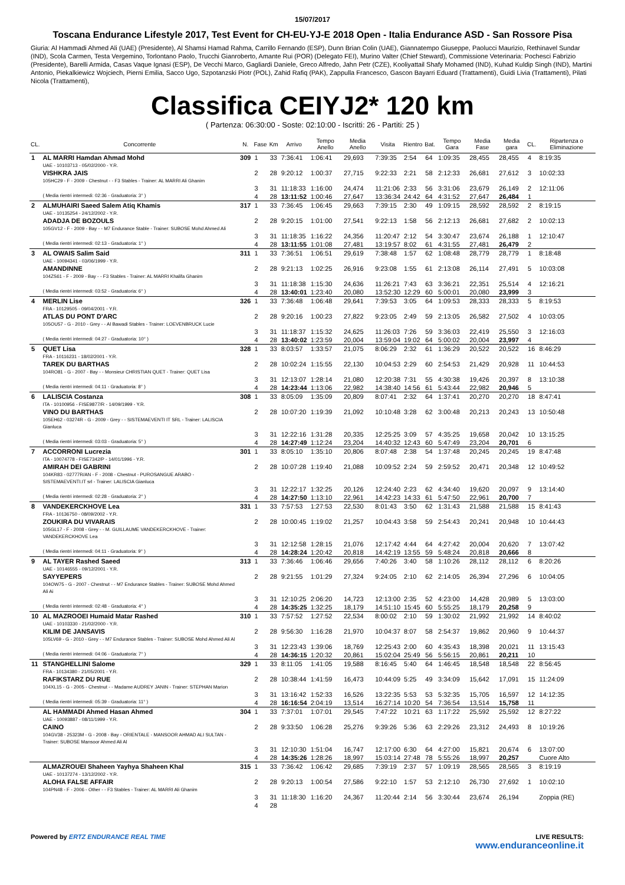15/07/2017
Toscana Endurance Lifestyle 2017, Test Event for CH-EU-YJ-E 2018 Open - Italia Endurance ASD - San Rossore Pisa
Giuria: Al Hammadi Ahmed Ali (UAE) (Presidente), Al Shamsi Hamad Rahma, Carrillo Fernando (ESP), Dunn Brian Colin (UAE), Giannatempo Giuseppe, Paolucci Maurizio, Rethinavel Sundar (IND), Scola Carmen, Testa Vergemino, Torlontano Paolo, Trucchi Gianroberto, Amante Rui (POR) (Delegato FEI), Murino Valter (Chief Steward), Commissione Veterinaria: Pochesci Fabrizio (Presidente), Barelli Armida, Casas Vaque Ignasi (ESP), De Vecchi Marco, Gagliardi Daniele, Greco Alfredo, Jahn Petr (CZE), Kooliyattail Shafy Mohamed (IND), Kuhad Kuldip Singh (IND), Martini Antonio, Piekalkiewicz Wojciech, Pierni Emilia, Sacco Ugo, Szpotanzski Piotr (POL), Zahid Rafiq (PAK), Zappulla Francesco, Gascon Bayarri Eduard (Trattamenti), Guidi Livia (Trattamenti), Pilati Nicola (Trattamenti),
Classifica CEIYJ2* 120 km
( Partenza: 06:30:00 - Soste: 02:10:00 - Iscritti: 26 - Partiti: 25 )
| CL. | Concorrente | N. | Fase | Km | Arrivo | Tempo Anello | Media Anello | Visita | Rientro | Bat. | Tempo Gara | Media Fase | Media gara | CL. | Ripartenza o Eliminazione |
| --- | --- | --- | --- | --- | --- | --- | --- | --- | --- | --- | --- | --- | --- | --- | --- |
| 1 | AL MARRI Hamdan Ahmad Mohd UAE - 10103713 - 05/02/2000 - Y.R. | 309 | 1 | 33 | 7:36:41 | 1:06:41 | 29,693 | 7:39:35 | 2:54 | 64 | 1:09:35 | 28,455 | 28,455 | 4 | 8:19:35 |
| | VISHKRA JAIS 105HC29 - F - 2009 - Chestnut - - F3 Stables - Trainer: AL MARRI Ali Ghanim | | 2 | 28 | 9:20:12 | 1:00:37 | 27,715 | 9:22:33 | 2:21 | 58 | 2:12:33 | 26,681 | 27,612 | 3 | 10:02:33 |
| | | | 3 | 31 | 11:18:33 | 1:16:00 | 24,474 | 11:21:06 | 2:33 | 56 | 3:31:06 | 23,679 | 26,149 | 2 | 12:11:06 |
| | ( Media rientri intermedi: 02:36 - Graduatoria: 3° ) | | 4 | 28 | 13:11:52 | 1:00:46 | 27,647 | 13:36:34 | 24:42 | 64 | 4:31:52 | 27,647 | 26,484 | 1 | |
| 2 | ALMUHAIRI Saeed Salem Atiq Khamis UAE - 10135254 - 24/12/2002 - Y.R. | 317 | 1 | 33 | 7:36:45 | 1:06:45 | 29,663 | 7:39:15 | 2:30 | 49 | 1:09:15 | 28,592 | 28,592 | 2 | 8:19:15 |
| | ADADJA DE BOZOULS 105GV12 - F - 2009 - Bay - - M7 Endurance Stable - Trainer: SUBOSE Mohd Ahmed Ali | | 2 | 28 | 9:20:15 | 1:01:00 | 27,541 | 9:22:13 | 1:58 | 56 | 2:12:13 | 26,681 | 27,682 | 2 | 10:02:13 |
| | | | 3 | 31 | 11:18:35 | 1:16:22 | 24,356 | 11:20:47 | 2:12 | 54 | 3:30:47 | 23,674 | 26,188 | 1 | 12:10:47 |
| | ( Media rientri intermedi: 02:13 - Graduatoria: 1° ) | | 4 | 28 | 13:11:55 | 1:01:08 | 27,481 | 13:19:57 | 8:02 | 61 | 4:31:55 | 27,481 | 26,479 | 2 | |
| 3 | AL OWAIS Salim Said UAE - 10094341 - 03/06/1999 - Y.R. | 311 | 1 | 33 | 7:36:51 | 1:06:51 | 29,619 | 7:38:48 | 1:57 | 62 | 1:08:48 | 28,779 | 28,779 | 1 | 8:18:48 |
| | AMANDINNE 104ZS61 - F - 2009 - Bay - - F3 Stables - Trainer: AL MARRI Khalifa Ghanim | | 2 | 28 | 9:21:13 | 1:02:25 | 26,916 | 9:23:08 | 1:55 | 61 | 2:13:08 | 26,114 | 27,491 | 5 | 10:03:08 |
| | | | 3 | 31 | 11:18:38 | 1:15:30 | 24,636 | 11:26:21 | 7:43 | 63 | 3:36:21 | 22,351 | 25,514 | 4 | 12:16:21 |
| | ( Media rientri intermedi: 03:52 - Graduatoria: 6° ) | | 4 | 28 | 13:40:01 | 1:23:40 | 20,080 | 13:52:30 | 12:29 | 60 | 5:00:01 | 20,080 | 23,999 | 3 | |
| 4 | MERLIN Lise FRA - 10129505 - 09/04/2001 - Y.R. | 326 | 1 | 33 | 7:36:48 | 1:06:48 | 29,641 | 7:39:53 | 3:05 | 64 | 1:09:53 | 28,333 | 28,333 | 5 | 8:19:53 |
| | ATLAS DU PONT D'ARC 105OU57 - G - 2010 - Grey - - Al Bawadi Stables - Trainer: LOEVENBRUCK Lucie | | 2 | 28 | 9:20:16 | 1:00:23 | 27,822 | 9:23:05 | 2:49 | 59 | 2:13:05 | 26,582 | 27,502 | 4 | 10:03:05 |
| | | | 3 | 31 | 11:18:37 | 1:15:32 | 24,625 | 11:26:03 | 7:26 | 59 | 3:36:03 | 22,419 | 25,550 | 3 | 12:16:03 |
| | ( Media rientri intermedi: 04:27 - Graduatoria: 10° ) | | 4 | 28 | 13:40:02 | 1:23:59 | 20,004 | 13:59:04 | 19:02 | 64 | 5:00:02 | 20,004 | 23,997 | 4 | |
| 5 | QUET Lisa FRA - 10116231 - 18/02/2001 - Y.R. | 328 | 1 | 33 | 8:03:57 | 1:33:57 | 21,075 | 8:06:29 | 2:32 | 61 | 1:36:29 | 20,522 | 20,522 | 16 | 8:46:29 |
| | TAREK DU BARTHAS 104RO81 - G - 2007 - Bay - - Monsieur CHRISTIAN QUET - Trainer: QUET Lisa | | 2 | 28 | 10:02:24 | 1:15:55 | 22,130 | 10:04:53 | 2:29 | 60 | 2:54:53 | 21,429 | 20,928 | 11 | 10:44:53 |
| | | | 3 | 31 | 12:13:07 | 1:28:14 | 21,080 | 12:20:38 | 7:31 | 55 | 4:30:38 | 19,426 | 20,397 | 8 | 13:10:38 |
| | ( Media rientri intermedi: 04:11 - Graduatoria: 8° ) | | 4 | 28 | 14:23:44 | 1:13:06 | 22,982 | 14:38:40 | 14:56 | 61 | 5:43:44 | 22,982 | 20,946 | 5 | |
| 6 | LALISCIA Costanza ITA - 10100956 - FISE9877/R - 14/09/1999 - Y.R. | 308 | 1 | 33 | 8:05:09 | 1:35:09 | 20,809 | 8:07:41 | 2:32 | 64 | 1:37:41 | 20,270 | 20,270 | 18 | 8:47:41 |
| | VINO DU BARTHAS 105EH62 - 03274R - G - 2009 - Grey - - SISTEMAEVENTI IT SRL - Trainer: LALISCIA Gianluca | | 2 | 28 | 10:07:20 | 1:19:39 | 21,092 | 10:10:48 | 3:28 | 62 | 3:00:48 | 20,213 | 20,243 | 13 | 10:50:48 |
| | | | 3 | 31 | 12:22:16 | 1:31:28 | 20,335 | 12:25:25 | 3:09 | 57 | 4:35:25 | 19,658 | 20,042 | 10 | 13:15:25 |
| | ( Media rientri intermedi: 03:03 - Graduatoria: 5° ) | | 4 | 28 | 14:27:49 | 1:12:24 | 23,204 | 14:40:32 | 12:43 | 60 | 5:47:49 | 23,204 | 20,701 | 6 | |
| 7 | ACCORRONI Lucrezia ITA - 10074778 - FISE7342/P - 14/01/1996 - Y.R. | 301 | 1 | 33 | 8:05:10 | 1:35:10 | 20,806 | 8:07:48 | 2:38 | 54 | 1:37:48 | 20,245 | 20,245 | 19 | 8:47:48 |
| | AMIRAH DEI GABRINI 104KR83 - 02777R/AN - F - 2008 - Chestnut - PUROSANGUE ARABO - SISTEMAEVENTI.IT srl - Trainer: LALISCIA Gianluca | | 2 | 28 | 10:07:28 | 1:19:40 | 21,088 | 10:09:52 | 2:24 | 59 | 2:59:52 | 20,471 | 20,348 | 12 | 10:49:52 |
| | | | 3 | 31 | 12:22:17 | 1:32:25 | 20,126 | 12:24:40 | 2:23 | 62 | 4:34:40 | 19,620 | 20,097 | 9 | 13:14:40 |
| | ( Media rientri intermedi: 02:28 - Graduatoria: 2° ) | | 4 | 28 | 14:27:50 | 1:13:10 | 22,961 | 14:42:23 | 14:33 | 61 | 5:47:50 | 22,961 | 20,700 | 7 | |
| 8 | VANDEKERCKHOVE Lea FRA - 10136750 - 08/09/2002 - Y.R. | 331 | 1 | 33 | 7:57:53 | 1:27:53 | 22,530 | 8:01:43 | 3:50 | 62 | 1:31:43 | 21,588 | 21,588 | 15 | 8:41:43 |
| | ZOUKIRA DU VIVARAIS 105GL17 - F - 2008 - Grey - - M. GUILLAUME VANDEKERCKHOVE - Trainer: VANDEKERCKHOVE Lea | | 2 | 28 | 10:00:45 | 1:19:02 | 21,257 | 10:04:43 | 3:58 | 59 | 2:54:43 | 20,241 | 20,948 | 10 | 10:44:43 |
| | | | 3 | 31 | 12:12:58 | 1:28:15 | 21,076 | 12:17:42 | 4:44 | 64 | 4:27:42 | 20,004 | 20,620 | 7 | 13:07:42 |
| | ( Media rientri intermedi: 04:11 - Graduatoria: 9° ) | | 4 | 28 | 14:28:24 | 1:20:42 | 20,818 | 14:42:19 | 13:55 | 59 | 5:48:24 | 20,818 | 20,666 | 8 | |
| 9 | AL TAYER Rashed Saeed UAE - 10146555 - 09/12/2001 - Y.R. | 313 | 1 | 33 | 7:36:46 | 1:06:46 | 29,656 | 7:40:26 | 3:40 | 58 | 1:10:26 | 28,112 | 28,112 | 6 | 8:20:26 |
| | SAYYEPERS 104OW75 - G - 2007 - Chestnut - - M7 Endurance Stables - Trainer: SUBOSE Mohd Ahmed Ali Ai | | 2 | 28 | 9:21:55 | 1:01:29 | 27,324 | 9:24:05 | 2:10 | 62 | 2:14:05 | 26,394 | 27,296 | 6 | 10:04:05 |
| | | | 3 | 31 | 12:10:25 | 2:06:20 | 14,723 | 12:13:00 | 2:35 | 52 | 4:23:00 | 14,428 | 20,989 | 5 | 13:03:00 |
| | ( Media rientri intermedi: 02:48 - Graduatoria: 4° ) | | 4 | 28 | 14:35:25 | 1:32:25 | 18,179 | 14:51:10 | 15:45 | 60 | 5:55:25 | 18,179 | 20,258 | 9 | |
| 10 | AL MAZROOEI Humaid Matar Rashed UAE - 10103330 - 21/02/2000 - Y.R. | 310 | 1 | 33 | 7:57:52 | 1:27:52 | 22,534 | 8:00:02 | 2:10 | 59 | 1:30:02 | 21,992 | 21,992 | 14 | 8:40:02 |
| | KILIM DE JANSAVIS 105LV69 - G - 2010 - Grey - - M7 Endurance Stables - Trainer: SUBOSE Mohd Ahmed Ali Al | | 2 | 28 | 9:56:30 | 1:16:28 | 21,970 | 10:04:37 | 8:07 | 58 | 2:54:37 | 19,862 | 20,960 | 9 | 10:44:37 |
| | | | 3 | 31 | 12:23:43 | 1:39:06 | 18,769 | 12:25:43 | 2:00 | 60 | 4:35:43 | 18,398 | 20,021 | 11 | 13:15:43 |
| | ( Media rientri intermedi: 04:06 - Graduatoria: 7° ) | | 4 | 28 | 14:36:15 | 1:20:32 | 20,861 | 15:02:04 | 25:49 | 56 | 5:56:15 | 20,861 | 20,211 | 10 | |
| 11 | STANGHELLINI Salome FRA - 10134380 - 21/05/2001 - Y.R. | 329 | 1 | 33 | 8:11:05 | 1:41:05 | 19,588 | 8:16:45 | 5:40 | 64 | 1:46:45 | 18,548 | 18,548 | 22 | 8:56:45 |
| | RAFIKSTARZ DU RUE 104XL15 - G - 2005 - Chestnut - - Madame AUDREY JANIN - Trainer: STEPHAN Marion | | 2 | 28 | 10:38:44 | 1:41:59 | 16,473 | 10:44:09 | 5:25 | 49 | 3:34:09 | 15,642 | 17,091 | 15 | 11:24:09 |
| | | | 3 | 31 | 13:16:42 | 1:52:33 | 16,526 | 13:22:35 | 5:53 | 53 | 5:32:35 | 15,705 | 16,597 | 12 | 14:12:35 |
| | ( Media rientri intermedi: 05:39 - Graduatoria: 11° ) | | 4 | 28 | 16:16:54 | 2:04:19 | 13,514 | 16:27:14 | 10:20 | 54 | 7:36:54 | 13,514 | 15,758 | 11 | |
| | AL HAMMADI Ahmed Hasan Ahmed UAE - 10093887 - 08/11/1999 - Y.R. | 304 | 1 | 33 | 7:37:01 | 1:07:01 | 29,545 | 7:47:22 | 10:21 | 63 | 1:17:22 | 25,592 | 25,592 | 12 | 8:27:22 |
| | CAINO 104GV38 - 25323M - G - 2008 - Bay - ORIENTALE - MANSOOR AHMAD ALI SULTAN - Trainer: SUBOSE Mansoor Ahmed Ali Al | | 2 | 28 | 9:33:50 | 1:06:28 | 25,276 | 9:39:26 | 5:36 | 63 | 2:29:26 | 23,312 | 24,493 | 8 | 10:19:26 |
| | | | 3 | 31 | 12:10:30 | 1:51:04 | 16,747 | 12:17:00 | 6:30 | 64 | 4:27:00 | 15,821 | 20,674 | 6 | 13:07:00 |
| | | | 4 | 28 | 14:35:26 | 1:28:26 | 18,997 | 15:03:14 | 27:48 | 78 | 5:55:26 | 18,997 | 20,257 | | Cuore Alto |
| | ALMAZROUEI Shaheen Yayhya Shaheen Khal UAE - 10137274 - 13/12/2002 - Y.R. | 315 | 1 | 33 | 7:36:42 | 1:06:42 | 29,685 | 7:39:19 | 2:37 | 57 | 1:09:19 | 28,565 | 28,565 | 3 | 8:19:19 |
| | ALOHA FALSE AFFAIR 104PN48 - F - 2006 - Other - - F3 Stables - Trainer: AL MARRI Ali Ghanim | | 2 | 28 | 9:20:13 | 1:00:54 | 27,586 | 9:22:10 | 1:57 | 53 | 2:12:10 | 26,730 | 27,692 | 1 | 10:02:10 |
| | | | 3 | 31 | 11:18:30 | 1:16:20 | 24,367 | 11:20:44 | 2:14 | 56 | 3:30:44 | 23,674 | 26,194 | | Zoppia (RE) |
| | | | 4 | 28 | | | | | | | | | | | |
Powered by ERTZ ENDURANCE REAL TIME
LIVE RESULTS:
www.enduranceonline.it